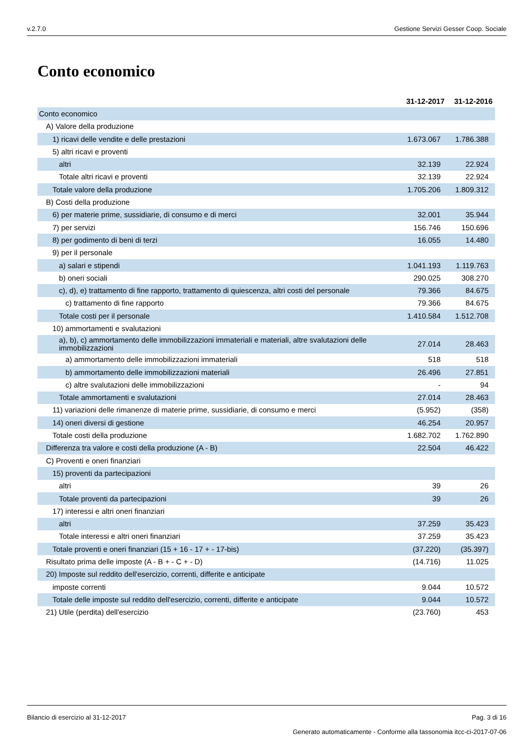v.2.7.0 Gestione Servizi Gesser Coop. Sociale
Conto economico
| | 31-12-2017 | 31-12-2016 |
| --- | --- | --- |
| Conto economico | | |
| A) Valore della produzione | | |
| 1) ricavi delle vendite e delle prestazioni | 1.673.067 | 1.786.388 |
| 5) altri ricavi e proventi | | |
| altri | 32.139 | 22.924 |
| Totale altri ricavi e proventi | 32.139 | 22.924 |
| Totale valore della produzione | 1.705.206 | 1.809.312 |
| B) Costi della produzione | | |
| 6) per materie prime, sussidiarie, di consumo e di merci | 32.001 | 35.944 |
| 7) per servizi | 156.746 | 150.696 |
| 8) per godimento di beni di terzi | 16.055 | 14.480 |
| 9) per il personale | | |
| a) salari e stipendi | 1.041.193 | 1.119.763 |
| b) oneri sociali | 290.025 | 308.270 |
| c), d), e) trattamento di fine rapporto, trattamento di quiescenza, altri costi del personale | 79.366 | 84.675 |
| c) trattamento di fine rapporto | 79.366 | 84.675 |
| Totale costi per il personale | 1.410.584 | 1.512.708 |
| 10) ammortamenti e svalutazioni | | |
| a), b), c) ammortamento delle immobilizzazioni immateriali e materiali, altre svalutazioni delle immobilizzazioni | 27.014 | 28.463 |
| a) ammortamento delle immobilizzazioni immateriali | 518 | 518 |
| b) ammortamento delle immobilizzazioni materiali | 26.496 | 27.851 |
| c) altre svalutazioni delle immobilizzazioni | - | 94 |
| Totale ammortamenti e svalutazioni | 27.014 | 28.463 |
| 11) variazioni delle rimanenze di materie prime, sussidiarie, di consumo e merci | (5.952) | (358) |
| 14) oneri diversi di gestione | 46.254 | 20.957 |
| Totale costi della produzione | 1.682.702 | 1.762.890 |
| Differenza tra valore e costi della produzione (A - B) | 22.504 | 46.422 |
| C) Proventi e oneri finanziari | | |
| 15) proventi da partecipazioni | | |
| altri | 39 | 26 |
| Totale proventi da partecipazioni | 39 | 26 |
| 17) interessi e altri oneri finanziari | | |
| altri | 37.259 | 35.423 |
| Totale interessi e altri oneri finanziari | 37.259 | 35.423 |
| Totale proventi e oneri finanziari (15 + 16 - 17 + - 17-bis) | (37.220) | (35.397) |
| Risultato prima delle imposte (A - B + - C + - D) | (14.716) | 11.025 |
| 20) Imposte sul reddito dell'esercizio, correnti, differite e anticipate | | |
| imposte correnti | 9.044 | 10.572 |
| Totale delle imposte sul reddito dell'esercizio, correnti, differite e anticipate | 9.044 | 10.572 |
| 21) Utile (perdita) dell'esercizio | (23.760) | 453 |
Bilancio di esercizio al 31-12-2017 Pag. 3 di 16
Generato automaticamente - Conforme alla tassonomia itcc-ci-2017-07-06